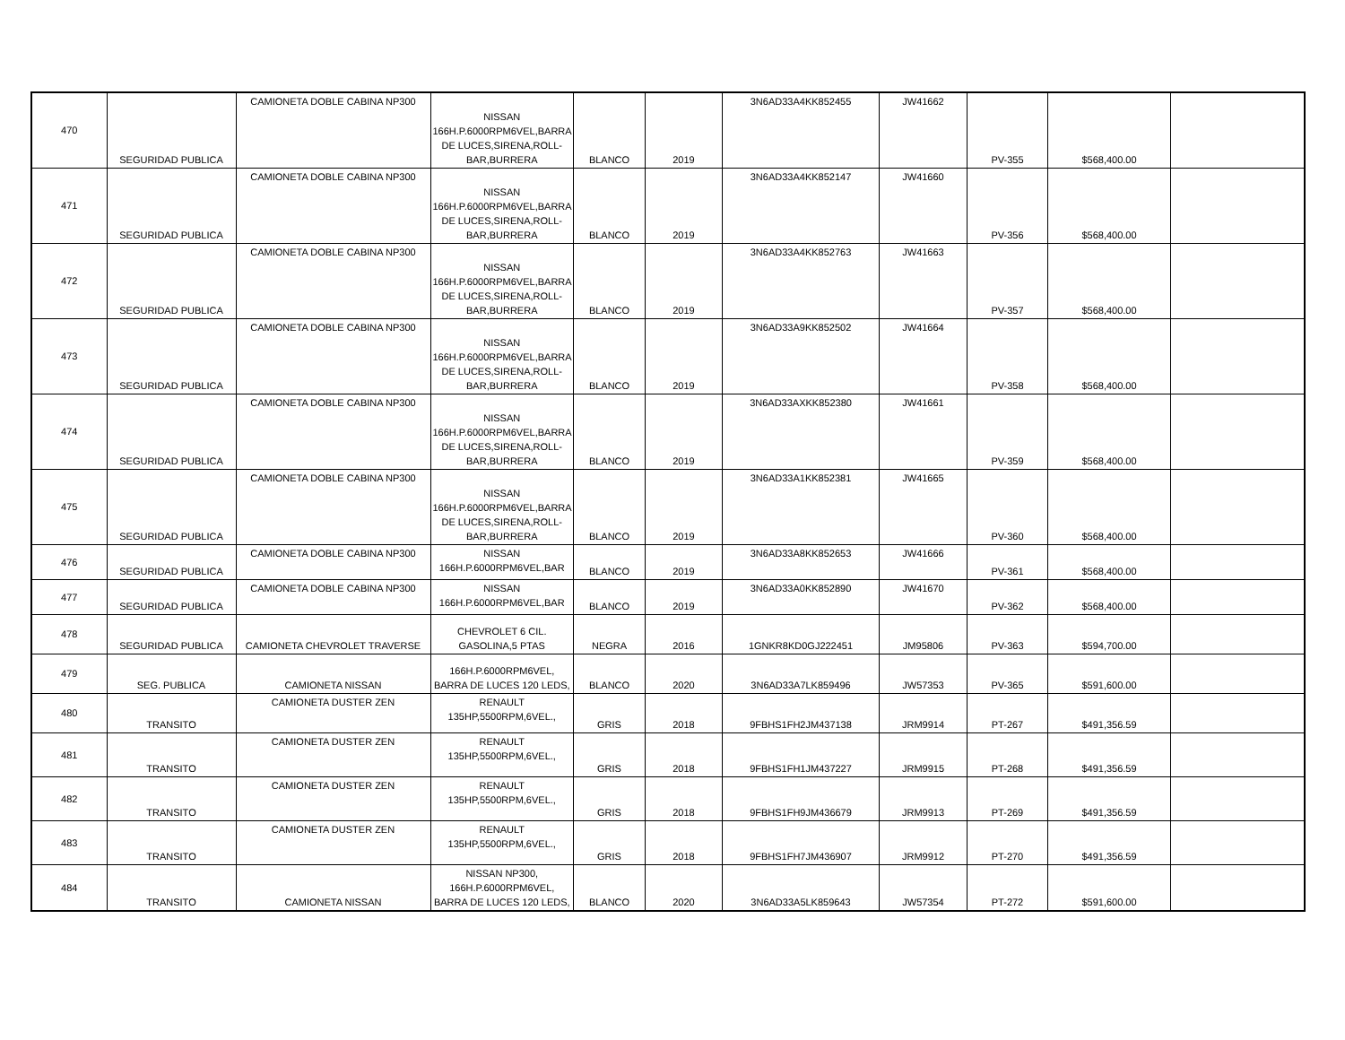| 470 | SEGURIDAD PUBLICA | CAMIONETA DOBLE CABINA NP300 | NISSAN 166H.P.6000RPM6VEL,BARRA DE LUCES,SIRENA,ROLL-BAR,BURRERA | BLANCO | 2019 | 3N6AD33A4KK852455 | JW41662 | PV-355 | $568,400.00 | |
| 471 | SEGURIDAD PUBLICA | CAMIONETA DOBLE CABINA NP300 | NISSAN 166H.P.6000RPM6VEL,BARRA DE LUCES,SIRENA,ROLL-BAR,BURRERA | BLANCO | 2019 | 3N6AD33A4KK852147 | JW41660 | PV-356 | $568,400.00 | |
| 472 | SEGURIDAD PUBLICA | CAMIONETA DOBLE CABINA NP300 | NISSAN 166H.P.6000RPM6VEL,BARRA DE LUCES,SIRENA,ROLL-BAR,BURRERA | BLANCO | 2019 | 3N6AD33A4KK852763 | JW41663 | PV-357 | $568,400.00 | |
| 473 | SEGURIDAD PUBLICA | CAMIONETA DOBLE CABINA NP300 | NISSAN 166H.P.6000RPM6VEL,BARRA DE LUCES,SIRENA,ROLL-BAR,BURRERA | BLANCO | 2019 | 3N6AD33A9KK852502 | JW41664 | PV-358 | $568,400.00 | |
| 474 | SEGURIDAD PUBLICA | CAMIONETA DOBLE CABINA NP300 | NISSAN 166H.P.6000RPM6VEL,BARRA DE LUCES,SIRENA,ROLL-BAR,BURRERA | BLANCO | 2019 | 3N6AD33AXKK852380 | JW41661 | PV-359 | $568,400.00 | |
| 475 | SEGURIDAD PUBLICA | CAMIONETA DOBLE CABINA NP300 | NISSAN 166H.P.6000RPM6VEL,BARRA DE LUCES,SIRENA,ROLL-BAR,BURRERA | BLANCO | 2019 | 3N6AD33A1KK852381 | JW41665 | PV-360 | $568,400.00 | |
| 476 | SEGURIDAD PUBLICA | CAMIONETA DOBLE CABINA NP300 | NISSAN 166H.P.6000RPM6VEL,BAR | BLANCO | 2019 | 3N6AD33A8KK852653 | JW41666 | PV-361 | $568,400.00 | |
| 477 | SEGURIDAD PUBLICA | CAMIONETA DOBLE CABINA NP300 | NISSAN 166H.P.6000RPM6VEL,BAR | BLANCO | 2019 | 3N6AD33A0KK852890 | JW41670 | PV-362 | $568,400.00 | |
| 478 | SEGURIDAD PUBLICA | CAMIONETA CHEVROLET TRAVERSE | CHEVROLET 6 CIL. GASOLINA,5 PTAS | NEGRA | 2016 | 1GNKR8KD0GJ222451 | JM95806 | PV-363 | $594,700.00 | |
| 479 | SEG. PUBLICA | CAMIONETA NISSAN | 166H.P.6000RPM6VEL, BARRA DE LUCES 120 LEDS, | BLANCO | 2020 | 3N6AD33A7LK859496 | JW57353 | PV-365 | $591,600.00 | |
| 480 | TRANSITO | CAMIONETA DUSTER ZEN | RENAULT 135HP,5500RPM,6VEL., | GRIS | 2018 | 9FBHS1FH2JM437138 | JRM9914 | PT-267 | $491,356.59 | |
| 481 | TRANSITO | CAMIONETA DUSTER ZEN | RENAULT 135HP,5500RPM,6VEL., | GRIS | 2018 | 9FBHS1FH1JM437227 | JRM9915 | PT-268 | $491,356.59 | |
| 482 | TRANSITO | CAMIONETA DUSTER ZEN | RENAULT 135HP,5500RPM,6VEL., | GRIS | 2018 | 9FBHS1FH9JM436679 | JRM9913 | PT-269 | $491,356.59 | |
| 483 | TRANSITO | CAMIONETA DUSTER ZEN | RENAULT 135HP,5500RPM,6VEL., | GRIS | 2018 | 9FBHS1FH7JM436907 | JRM9912 | PT-270 | $491,356.59 | |
| 484 | TRANSITO | CAMIONETA NISSAN | NISSAN NP300, 166H.P.6000RPM6VEL, BARRA DE LUCES 120 LEDS, | BLANCO | 2020 | 3N6AD33A5LK859643 | JW57354 | PT-272 | $591,600.00 | |